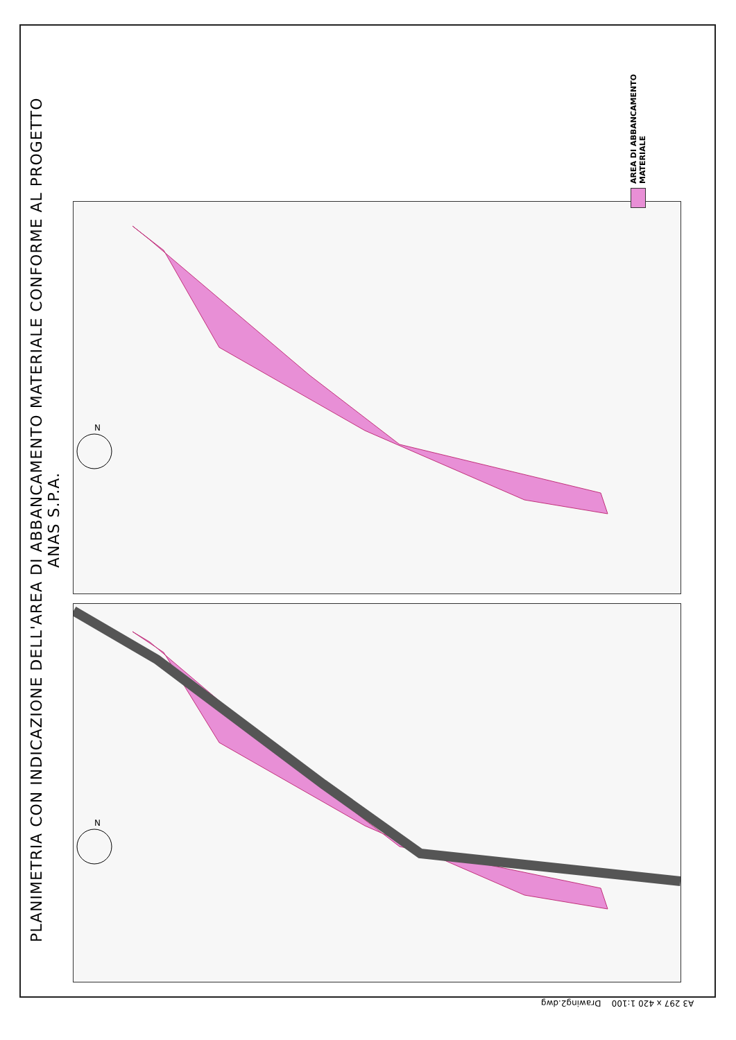PLANIMETRIA CON INDICAZIONE DELL'AREA DI ABBANCAMENTO MATERIALE CONFORME AL PROGETTO ANAS S.P.A.
N
N
AREA DI ABBANCAMENTO MATERIALE
A3 297 x 420 1:100 Drawing2.dwg